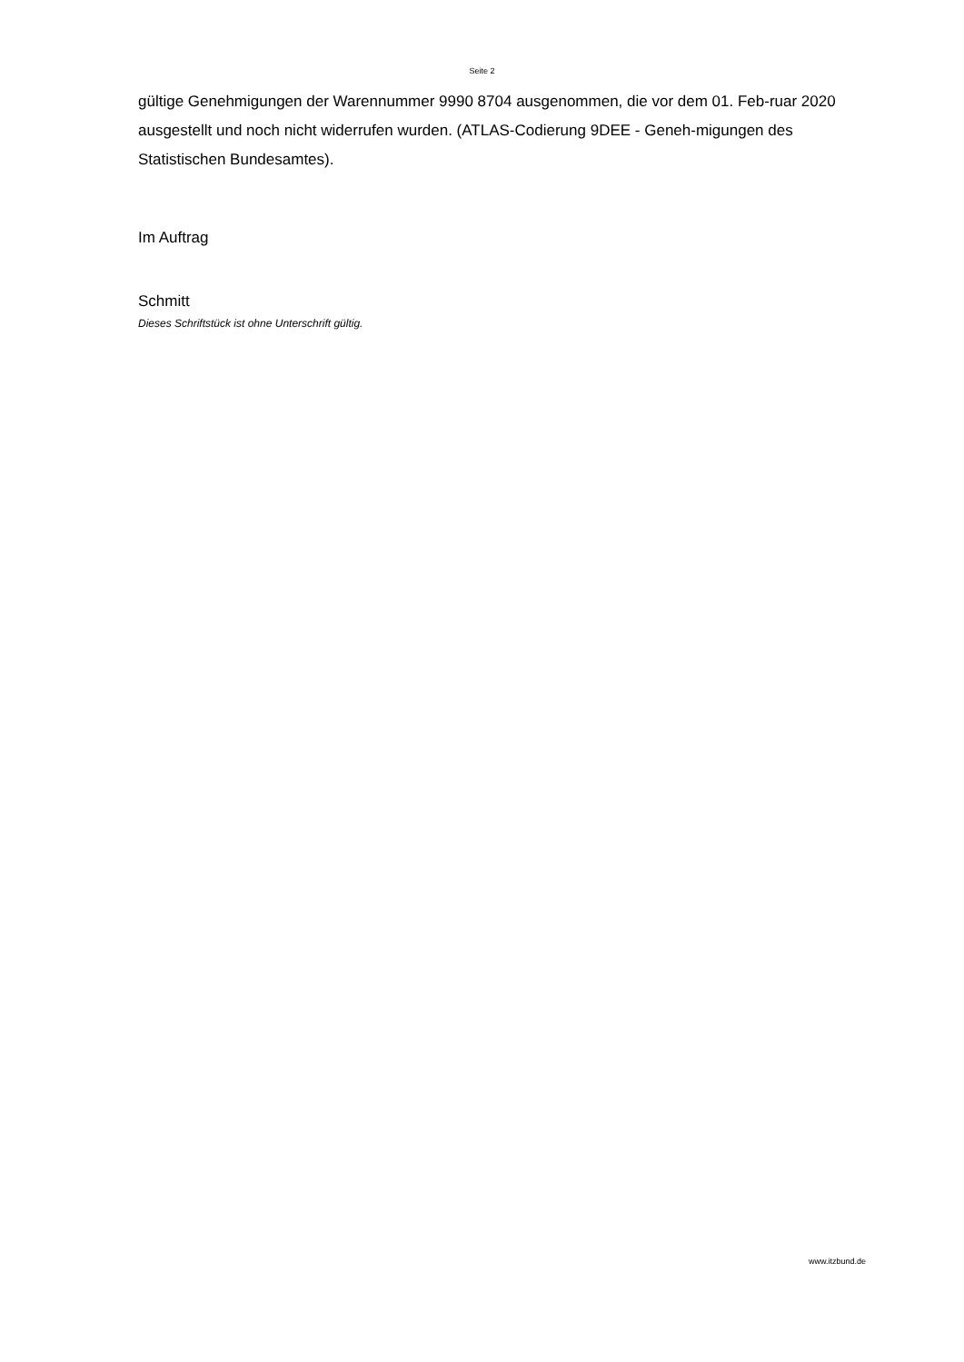Seite 2
gültige Genehmigungen der Warennummer 9990 8704 ausgenommen, die vor dem 01. Feb-ruar 2020 ausgestellt und noch nicht widerrufen wurden. (ATLAS-Codierung 9DEE - Geneh-migungen des Statistischen Bundesamtes).
Im Auftrag
Schmitt
Dieses Schriftstück ist ohne Unterschrift gültig.
www.itzbund.de